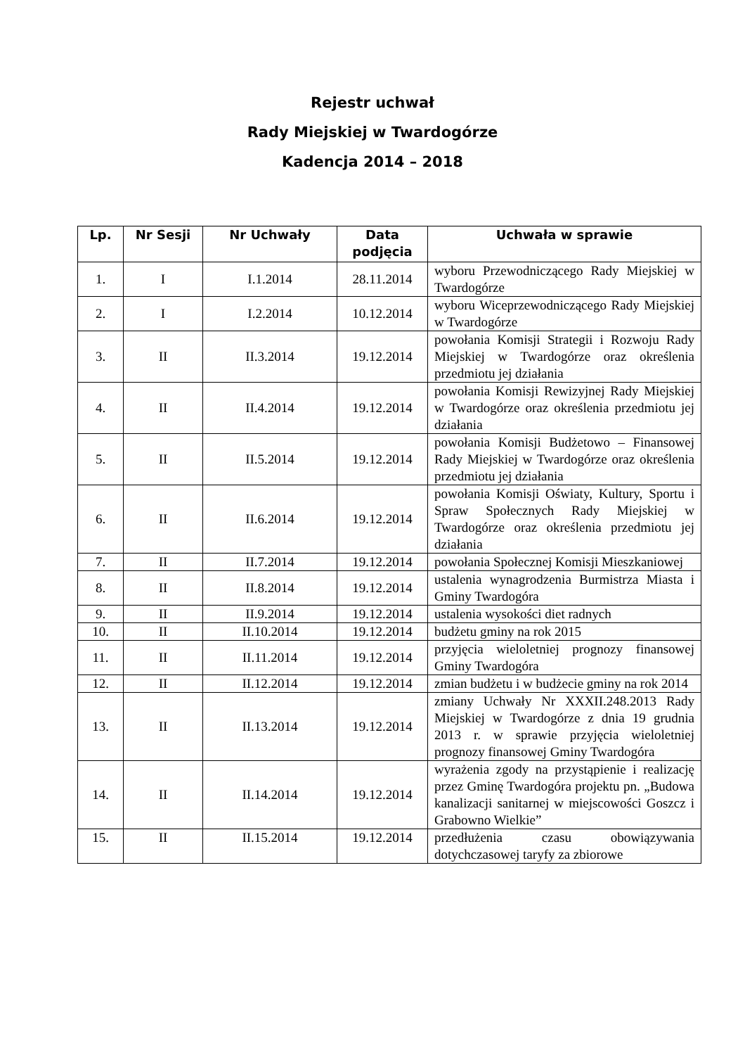Rejestr uchwał
Rady Miejskiej w Twardogórze
Kadencja 2014 – 2018
| Lp. | Nr Sesji | Nr Uchwały | Data podjęcia | Uchwała w sprawie |
| --- | --- | --- | --- | --- |
| 1. | I | I.1.2014 | 28.11.2014 | wyboru Przewodniczącego Rady Miejskiej w Twardogórze |
| 2. | I | I.2.2014 | 10.12.2014 | wyboru Wiceprzewodniczącego Rady Miejskiej w Twardogórze |
| 3. | II | II.3.2014 | 19.12.2014 | powołania Komisji Strategii i Rozwoju Rady Miejskiej w Twardogórze oraz określenia przedmiotu jej działania |
| 4. | II | II.4.2014 | 19.12.2014 | powołania Komisji Rewizyjnej Rady Miejskiej w Twardogórze oraz określenia przedmiotu jej działania |
| 5. | II | II.5.2014 | 19.12.2014 | powołania Komisji Budżetowo – Finansowej Rady Miejskiej w Twardogórze oraz określenia przedmiotu jej działania |
| 6. | II | II.6.2014 | 19.12.2014 | powołania Komisji Oświaty, Kultury, Sportu i Spraw Społecznych Rady Miejskiej w Twardogórze oraz określenia przedmiotu jej działania |
| 7. | II | II.7.2014 | 19.12.2014 | powołania Społecznej Komisji Mieszkaniowej |
| 8. | II | II.8.2014 | 19.12.2014 | ustalenia wynagrodzenia Burmistrza Miasta i Gminy Twardogóra |
| 9. | II | II.9.2014 | 19.12.2014 | ustalenia wysokości diet radnych |
| 10. | II | II.10.2014 | 19.12.2014 | budżetu gminy na rok 2015 |
| 11. | II | II.11.2014 | 19.12.2014 | przyjęcia wieloletniej prognozy finansowej Gminy Twardogóra |
| 12. | II | II.12.2014 | 19.12.2014 | zmian budżetu i w budżecie gminy na rok 2014 |
| 13. | II | II.13.2014 | 19.12.2014 | zmiany Uchwały Nr XXXII.248.2013 Rady Miejskiej w Twardogórze z dnia 19 grudnia 2013 r. w sprawie przyjęcia wieloletniej prognozy finansowej Gminy Twardogóra |
| 14. | II | II.14.2014 | 19.12.2014 | wyrażenia zgody na przystąpienie i realizację przez Gminę Twardogóra projektu pn. „Budowa kanalizacji sanitarnej w miejscowości Goszcz i Grabowno Wielkie” |
| 15. | II | II.15.2014 | 19.12.2014 | przedłużenia czasu obowiązywania dotychczasowej taryfy za zbiorowe |